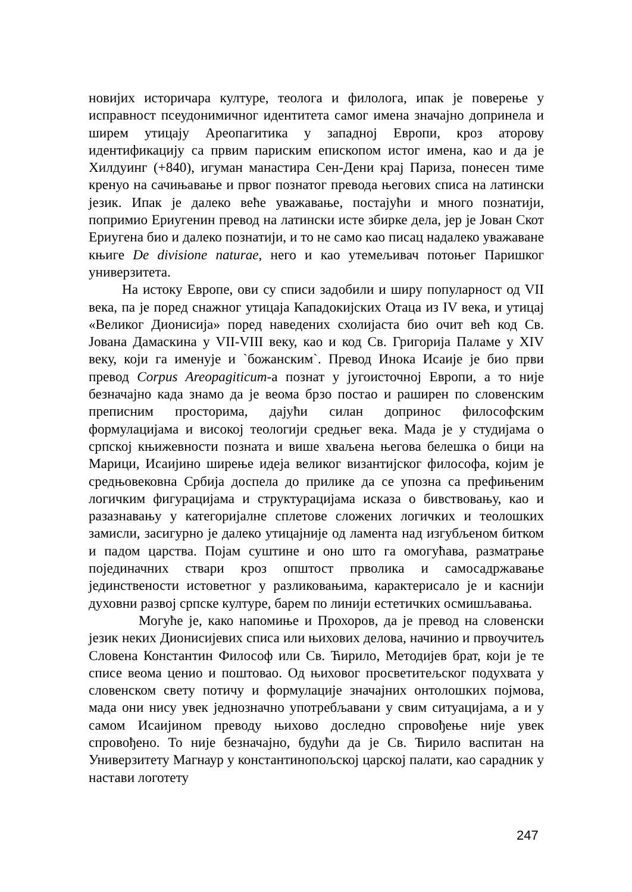новијих историчара културе, теолога и филолога, ипак је поверење у исправност псеудонимичног идентитета самог имена значајно допринела и ширем утицају Ареопагитика у западној Европи, кроз аторову идентификацију са првим париским епископом истог имена, као и да је Хилдуинг (+840), игуман манастира Сен-Дени крај Париза, понесен тиме кренуо на сачињавање и првог познатог превода његових списа на латински језик. Ипак је далеко веће уважавање, постајући и много познатији, попримио Ериугенин превод на латински исте збирке дела, јер је Јован Скот Ериугена био и далеко познатији, и то не само као писац надалеко уважаване књиге De divisione naturae, него и као утемељивач потоњег Паришког универзитета.
На истоку Европе, ови су списи задобили и ширу популарност од VII века, па је поред снажног утицаја Кападокијских Отаца из IV века, и утицај «Великог Дионисија» поред наведених схолијаста био очит већ код Св. Јована Дамаскина у VII-VIII веку, као и код Св. Григорија Паламе у XIV веку, који га именује и `божанским`. Превод Инока Исаије је био први превод Corpus Areopagiticum-а познат у југоисточној Европи, а то није безначајно када знамо да је веома брзо постао и раширен по словенским преписним просторима, дајући силан допринос философским формулацијама и високој теологији средњег века. Мада је у студијама о српској књижевности позната и више хваљена његова белешка о бици на Марици, Исаијино ширење идеја великог византијског философа, којим је средњовековна Србија доспела до прилике да се упозна са префињеним логичким фигурацијама и структурацијама исказа о бивствовању, као и разазнавању у категоријалне сплетове сложених логичких и теолошких замисли, засигурно је далеко утицајније од ламента над изгубљеном битком и падом царства. Појам суштине и оно што га омогућава, разматрање појединачних ствари кроз општост прволика и самосадржавање јединствености истоветног у разликовањима, карактерисало је и каснији духовни развој српске културе, барем по линији естетичких осмишљавања.
Могуће је, како напомиње и Прохоров, да је превод на словенски језик неких Дионисијевих списа или њихових делова, начинио и првоучитељ Словена Константин Философ или Св. Ћирило, Методијев брат, који је те списе веома ценио и поштовао. Од њиховог просветитељског подухвата у словенском свету потичу и формулације значајних онтолошких појмова, мада они нису увек једнозначно употребљавани у свим ситуацијама, а и у самом Исаијином преводу њихово доследно спровођење није увек спровођено. То није безначајно, будући да је Св. Ћирило васпитан на Универзитету Магнаур у константинопољској царској палати, као сарадник у настави логотету
247